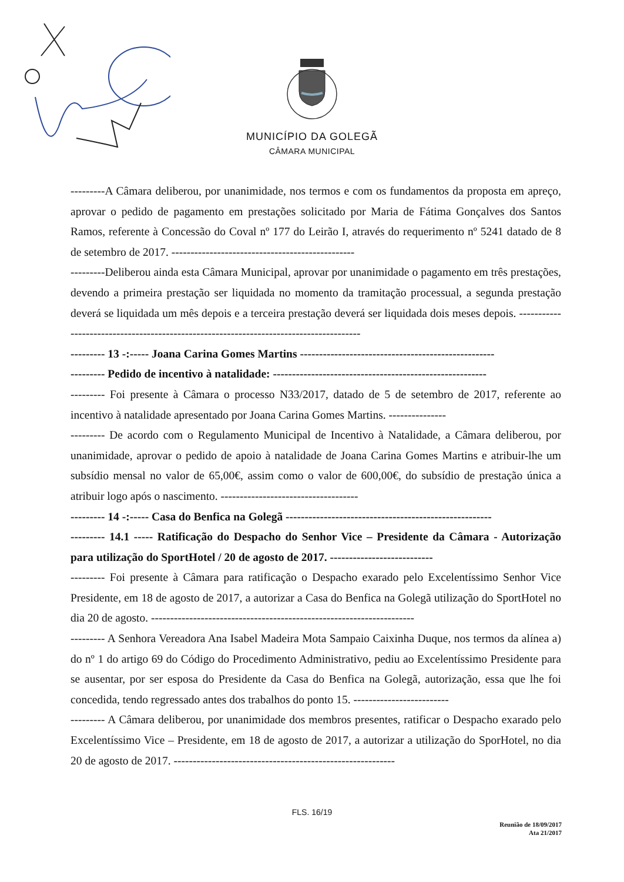MUNICÍPIO DA GOLEGÃ
CÂMARA MUNICIPAL
---------A Câmara deliberou, por unanimidade, nos termos e com os fundamentos da proposta em apreço, aprovar o pedido de pagamento em prestações solicitado por Maria de Fátima Gonçalves dos Santos Ramos, referente à Concessão do Coval nº 177 do Leirão I, através do requerimento nº 5241 datado de 8 de setembro de 2017. ------------------------------------------------
---------Deliberou ainda esta Câmara Municipal, aprovar por unanimidade o pagamento em três prestações, devendo a primeira prestação ser liquidada no momento da tramitação processual, a segunda prestação deverá se liquidada um mês depois e a terceira prestação deverá ser liquidada dois meses depois. ---------------------------------------------------------------------------------------
--------- 13 -:----- Joana Carina Gomes Martins ---------------------------------------------------
--------- Pedido de incentivo à natalidade: --------------------------------------------------------
--------- Foi presente à Câmara o processo N33/2017, datado de 5 de setembro de 2017, referente ao incentivo à natalidade apresentado por Joana Carina Gomes Martins. ---------------
--------- De acordo com o Regulamento Municipal de Incentivo à Natalidade, a Câmara deliberou, por unanimidade, aprovar o pedido de apoio à natalidade de Joana Carina Gomes Martins e atribuir-lhe um subsídio mensal no valor de 65,00€, assim como o valor de 600,00€, do subsídio de prestação única a atribuir logo após o nascimento. ------------------------------------
--------- 14 -:----- Casa do Benfica na Golegã ------------------------------------------------------
--------- 14.1 ----- Ratificação do Despacho do Senhor Vice – Presidente da Câmara - Autorização para utilização do SportHotel / 20 de agosto de 2017. ---------------------------
--------- Foi presente à Câmara para ratificação o Despacho exarado pelo Excelentíssimo Senhor Vice Presidente, em 18 de agosto de 2017, a autorizar a Casa do Benfica na Golegã utilização do SportHotel no dia 20 de agosto. ---------------------------------------------------------------------
--------- A Senhora Vereadora Ana Isabel Madeira Mota Sampaio Caixinha Duque, nos termos da alínea a) do nº 1 do artigo 69 do Código do Procedimento Administrativo, pediu ao Excelentíssimo Presidente para se ausentar, por ser esposa do Presidente da Casa do Benfica na Golegã, autorização, essa que lhe foi concedida, tendo regressado antes dos trabalhos do ponto 15. -------------------------
--------- A Câmara deliberou, por unanimidade dos membros presentes, ratificar o Despacho exarado pelo Excelentíssimo Vice – Presidente, em 18 de agosto de 2017, a autorizar a utilização do SporHotel, no dia 20 de agosto de 2017. ----------------------------------------------------------
FLS. 16/19
Reunião de 18/09/2017
Ata 21/2017